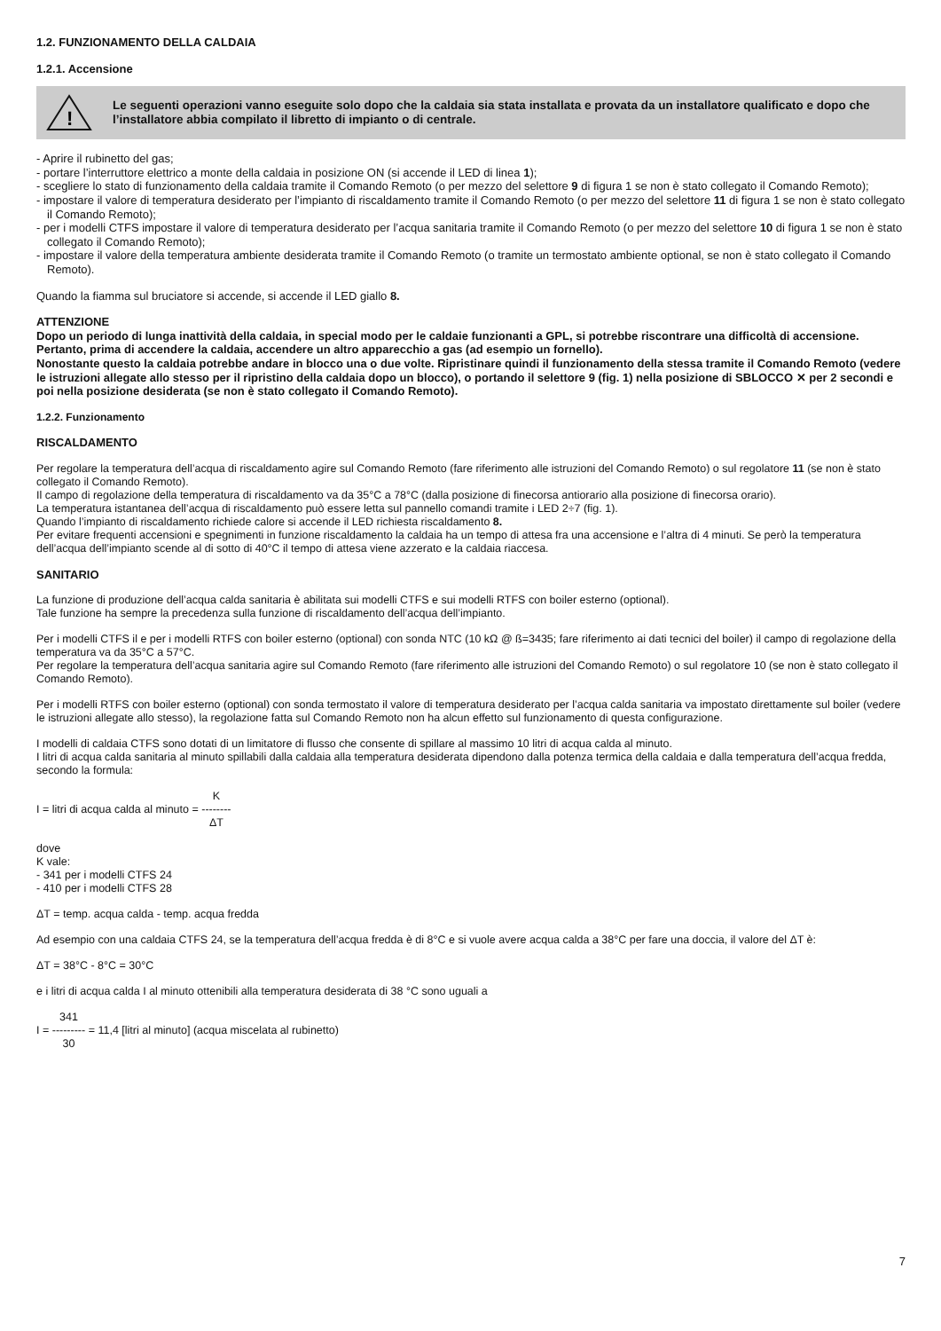1.2. FUNZIONAMENTO DELLA CALDAIA
1.2.1. Accensione
!
Le seguenti operazioni vanno eseguite solo dopo che la caldaia sia stata installata e provata da un installatore qualificato e dopo che l’installatore abbia compilato il libretto di impianto o di centrale.
- Aprire il rubinetto del gas;
- portare l’interruttore elettrico a monte della caldaia in posizione ON (si accende il LED di linea 1);
- scegliere lo stato di funzionamento della caldaia tramite il Comando Remoto (o per mezzo del selettore 9 di figura 1 se non è stato collegato il Comando Remoto);
- impostare il valore di temperatura desiderato per l’impianto di riscaldamento tramite il Comando Remoto (o per mezzo del selettore 11 di figura 1 se non è stato collegato il Comando Remoto);
- per i modelli CTFS impostare il valore di temperatura desiderato per l’acqua sanitaria tramite il Comando Remoto (o per mezzo del selettore 10 di figura 1 se non è stato collegato il Comando Remoto);
- impostare il valore della temperatura ambiente desiderata tramite il Comando Remoto (o tramite un termostato ambiente optional, se non è stato collegato il Comando Remoto).
Quando la fiamma sul bruciatore si accende, si accende il LED giallo 8.
ATTENZIONE
Dopo un periodo di lunga inattività della caldaia, in special modo per le caldaie funzionanti a GPL, si potrebbe riscontrare una difficoltà di accensione.
Pertanto, prima di accendere la caldaia, accendere un altro apparecchio a gas (ad esempio un fornello).
Nonostante questo la caldaia potrebbe andare in blocco una o due volte. Ripristinare quindi il funzionamento della stessa tramite il Comando Remoto (vedere le istruzioni allegate allo stesso per il ripristino della caldaia dopo un blocco), o portando il selettore 9 (fig. 1) nella posizione di SBLOCCO ✕ per 2 secondi e poi nella posizione desiderata (se non è stato collegato il Comando Remoto).
1.2.2. Funzionamento
RISCALDAMENTO
Per regolare la temperatura dell’acqua di riscaldamento agire sul Comando Remoto (fare riferimento alle istruzioni del Comando Remoto) o sul regolatore 11 (se non è stato collegato il Comando Remoto).
Il campo di regolazione della temperatura di riscaldamento va da 35°C a 78°C (dalla posizione di finecorsa antiorario alla posizione di finecorsa orario).
La temperatura istantanea dell’acqua di riscaldamento può essere letta sul pannello comandi tramite i LED 2÷7 (fig. 1).
Quando l’impianto di riscaldamento richiede calore si accende il LED richiesta riscaldamento 8.
Per evitare frequenti accensioni e spegnimenti in funzione riscaldamento la caldaia ha un tempo di attesa fra una accensione e l’altra di 4 minuti. Se però la temperatura dell’acqua dell’impianto scende al di sotto di 40°C il tempo di attesa viene azzerato e la caldaia riaccesa.
SANITARIO
La funzione di produzione dell’acqua calda sanitaria è abilitata sui modelli CTFS e sui modelli RTFS con boiler esterno (optional).
Tale funzione ha sempre la precedenza sulla funzione di riscaldamento dell’acqua dell’impianto.
Per i modelli CTFS il e per i modelli RTFS con boiler esterno (optional) con sonda NTC (10 kΩ @ ß=3435; fare riferimento ai dati tecnici del boiler) il campo di regolazione della temperatura va da 35°C a 57°C.
Per regolare la temperatura dell’acqua sanitaria agire sul Comando Remoto (fare riferimento alle istruzioni del Comando Remoto) o sul regolatore 10 (se non è stato collegato il Comando Remoto).
Per i modelli RTFS con boiler esterno (optional) con sonda termostato il valore di temperatura desiderato per l’acqua calda sanitaria va impostato direttamente sul boiler (vedere le istruzioni allegate allo stesso), la regolazione fatta sul Comando Remoto non ha alcun effetto sul funzionamento di questa configurazione.
I modelli di caldaia CTFS sono dotati di un limitatore di flusso che consente di spillare al massimo 10 litri di acqua calda al minuto.
I litri di acqua calda sanitaria al minuto spillabili dalla caldaia alla temperatura desiderata dipendono dalla potenza termica della caldaia e dalla temperatura dell’acqua fredda, secondo la formula:
I = litri di acqua calda al minuto = K
--------
ΔT
dove
K vale:
- 341 per i modelli CTFS 24
- 410 per i modelli CTFS 28
ΔT = temp. acqua calda - temp. acqua fredda
Ad esempio con una caldaia CTFS 24, se la temperatura dell’acqua fredda è di 8°C e si vuole avere acqua calda a 38°C per fare una doccia, il valore del ΔT è:
ΔT = 38°C - 8°C = 30°C
e i litri di acqua calda I al minuto ottenibili alla temperatura desiderata di 38 °C sono uguali a
I = 341
---------
30 = 11,4 [litri al minuto] (acqua miscelata al rubinetto)
7